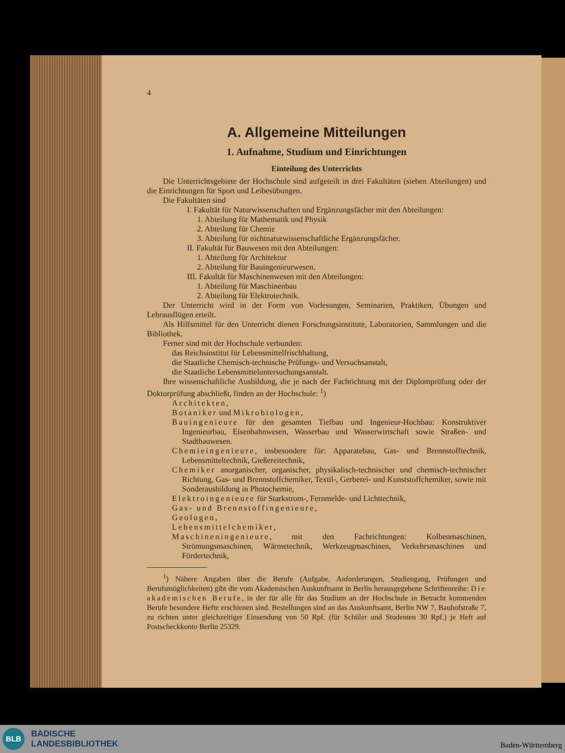4
A. Allgemeine Mitteilungen
1. Aufnahme, Studium und Einrichtungen
Einteilung des Unterrichts
Die Unterrichtsgebiete der Hochschule sind aufgeteilt in drei Fakultäten (sieben Abteilungen) und die Einrichtungen für Sport und Leibesübungen.
Die Fakultäten sind
I. Fakultät für Naturwissenschaften und Ergänzungsfächer mit den Abteilungen:
1. Abteilung für Mathematik und Physik
2. Abteilung für Chemie
3. Abteilung für nichtnaturwissenschaftliche Ergänzungsfächer.
II. Fakultät für Bauwesen mit den Abteilungen:
1. Abteilung für Architektur
2. Abteilung für Bauingenieurwesen.
III. Fakultät für Maschinenwesen mit den Abteilungen:
1. Abteilung für Maschinenbau
2. Abteilung für Elektrotechnik.
Der Unterricht wird in der Form von Vorlesungen, Seminarien, Praktiken, Übungen und Lehrausflügen erteilt.
Als Hilfsmittel für den Unterricht dienen Forschungsinstitute, Laboratorien, Sammlungen und die Bibliothek.
Ferner sind mit der Hochschule verbunden:
das Reichsinstitut für Lebensmittelfrischhaltung,
die Staatliche Chemisch-technische Prüfungs- und Versuchsanstalt,
die Staatliche Lebensmitteluntersuchungsanstalt.
Ihre wissenschaftliche Ausbildung, die je nach der Fachrichtung mit der Diplomprüfung oder der Doktorprüfung abschließt, finden an der Hochschule: <sup>1</sup>)
Architekten,
Botaniker und Mikrobiologen,
Bauingenieure für den gesamten Tiefbau und Ingenieur-Hochbau: Konstruktiver Ingenieurbau, Eisenbahnwesen, Wasserbau und Wasserwirtschaft sowie Straßen- und Stadtbauwesen.
Chemieingenieure, insbesondere für: Apparatebau, Gas- und Brennstofftechnik, Lebensmitteltechnik, Gießereitechnik,
Chemiker anorganischer, organischer, physikalisch-technischer und chemisch-technischer Richtung, Gas- und Brennstoffchemiker, Textil-, Gerberei- und Kunststoffchemiker, sowie mit Sonderausbildung in Photochemie,
Elektroingenieure für Starkstrom-, Fernmelde- und Lichttechnik,
Gas- und Brennstoffingenieure,
Geologen,
Lebensmittelchemiker,
Maschineningenieure, mit den Fachrichtungen: Kolbenmaschinen, Strömungsmaschinen, Wärmetechnik, Werkzeugmaschinen, Verkehrsmaschinen und Fördertechnik,
<sup>1</sup>) Nähere Angaben über die Berufe (Aufgabe, Anforderungen, Studiengang, Prüfungen und Berufsmöglichkeiten) gibt die vom Akademischen Auskunftsamt in Berlin herausgegebene Schriftenreihe: Die akademischen Berufe, in der für alle für das Studium an der Hochschule in Betracht kommenden Berufe besondere Hefte erschienen sind. Bestellungen sind an das Auskunftsamt, Berlin NW 7, Bauhofstraße 7, zu richten unter gleichzeitiger Einsendung von 50 Rpf. (für Schüler und Studenten 30 Rpf.) je Heft auf Postscheckkonto Berlin 25329.
BLB
BADISCHE
LANDESBIBLIOTHEK
Baden-Württemberg